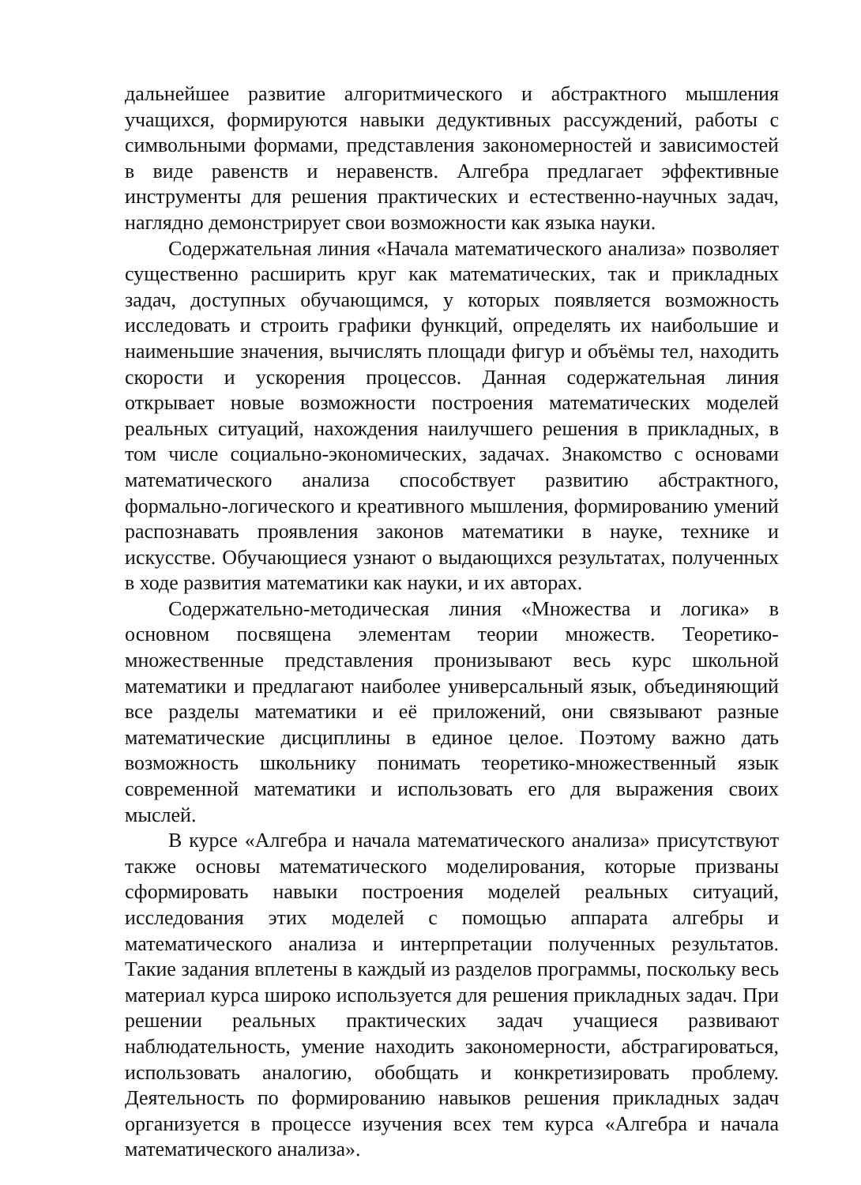дальнейшее развитие алгоритмического и абстрактного мышления учащихся, формируются навыки дедуктивных рассуждений, работы с символьными формами, представления закономерностей и зависимостей в виде равенств и неравенств. Алгебра предлагает эффективные инструменты для решения практических и естественно-научных задач, наглядно демонстрирует свои возможности как языка науки.
Содержательная линия «Начала математического анализа» позволяет существенно расширить круг как математических, так и прикладных задач, доступных обучающимся, у которых появляется возможность исследовать и строить графики функций, определять их наибольшие и наименьшие значения, вычислять площади фигур и объёмы тел, находить скорости и ускорения процессов. Данная содержательная линия открывает новые возможности построения математических моделей реальных ситуаций, нахождения наилучшего решения в прикладных, в том числе социально-экономических, задачах. Знакомство с основами математического анализа способствует развитию абстрактного, формально-логического и креативного мышления, формированию умений распознавать проявления законов математики в науке, технике и искусстве. Обучающиеся узнают о выдающихся результатах, полученных в ходе развития математики как науки, и их авторах.
Содержательно-методическая линия «Множества и логика» в основном посвящена элементам теории множеств. Теоретико-множественные представления пронизывают весь курс школьной математики и предлагают наиболее универсальный язык, объединяющий все разделы математики и её приложений, они связывают разные математические дисциплины в единое целое. Поэтому важно дать возможность школьнику понимать теоретико-множественный язык современной математики и использовать его для выражения своих мыслей.
В курсе «Алгебра и начала математического анализа» присутствуют также основы математического моделирования, которые призваны сформировать навыки построения моделей реальных ситуаций, исследования этих моделей с помощью аппарата алгебры и математического анализа и интерпретации полученных результатов. Такие задания вплетены в каждый из разделов программы, поскольку весь материал курса широко используется для решения прикладных задач. При решении реальных практических задач учащиеся развивают наблюдательность, умение находить закономерности, абстрагироваться, использовать аналогию, обобщать и конкретизировать проблему. Деятельность по формированию навыков решения прикладных задач организуется в процессе изучения всех тем курса «Алгебра и начала математического анализа».